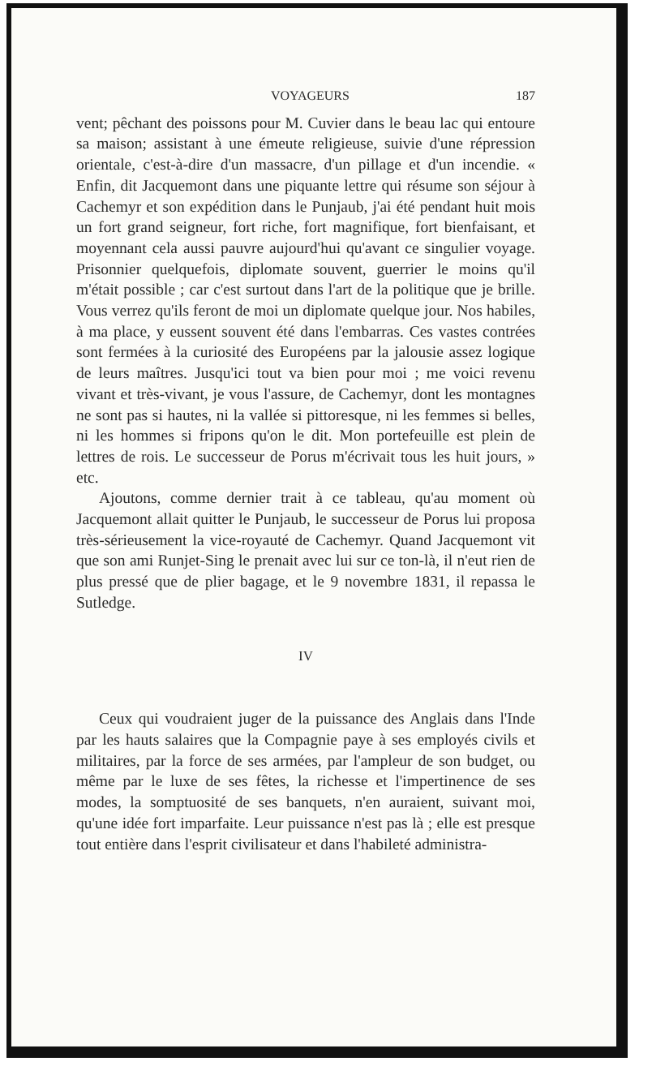VOYAGEURS 187
vent; pêchant des poissons pour M. Cuvier dans le beau lac qui entoure sa maison; assistant à une émeute religieuse, suivie d'une répression orientale, c'est-à-dire d'un massacre, d'un pillage et d'un incendie. « Enfin, dit Jacquemont dans une piquante lettre qui résume son séjour à Cachemyr et son expédition dans le Punjaub, j'ai été pendant huit mois un fort grand seigneur, fort riche, fort magnifique, fort bienfaisant, et moyennant cela aussi pauvre aujourd'hui qu'avant ce singulier voyage. Prisonnier quelquefois, diplomate souvent, guerrier le moins qu'il m'était possible ; car c'est surtout dans l'art de la politique que je brille. Vous verrez qu'ils feront de moi un diplomate quelque jour. Nos habiles, à ma place, y eussent souvent été dans l'embarras. Ces vastes contrées sont fermées à la curiosité des Européens par la jalousie assez logique de leurs maîtres. Jusqu'ici tout va bien pour moi ; me voici revenu vivant et très-vivant, je vous l'assure, de Cachemyr, dont les montagnes ne sont pas si hautes, ni la vallée si pittoresque, ni les femmes si belles, ni les hommes si fripons qu'on le dit. Mon portefeuille est plein de lettres de rois. Le successeur de Porus m'écrivait tous les huit jours, » etc.
Ajoutons, comme dernier trait à ce tableau, qu'au moment où Jacquemont allait quitter le Punjaub, le successeur de Porus lui proposa très-sérieusement la vice-royauté de Cachemyr. Quand Jacquemont vit que son ami Runjet-Sing le prenait avec lui sur ce ton-là, il n'eut rien de plus pressé que de plier bagage, et le 9 novembre 1831, il repassa le Sutledge.
IV
Ceux qui voudraient juger de la puissance des Anglais dans l'Inde par les hauts salaires que la Compagnie paye à ses employés civils et militaires, par la force de ses armées, par l'ampleur de son budget, ou même par le luxe de ses fêtes, la richesse et l'impertinence de ses modes, la somptuosité de ses banquets, n'en auraient, suivant moi, qu'une idée fort imparfaite. Leur puissance n'est pas là ; elle est presque tout entière dans l'esprit civilisateur et dans l'habileté administra-